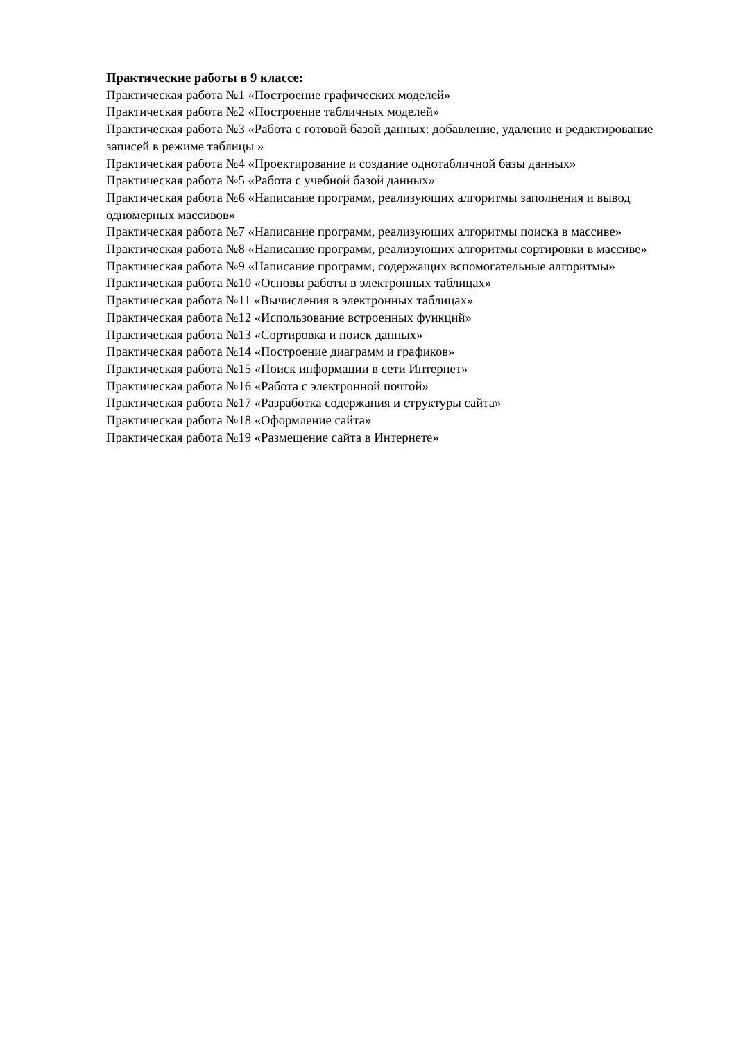Практические работы в 9 классе:
Практическая работа №1 «Построение графических моделей»
Практическая работа №2 «Построение табличных моделей»
Практическая работа №3 «Работа с готовой базой данных: добавление, удаление и редактирование записей в режиме таблицы »
Практическая работа №4 «Проектирование и создание однотабличной базы данных»
Практическая работа №5 «Работа с учебной базой данных»
Практическая работа №6 «Написание программ, реализующих алгоритмы заполнения и вывод одномерных массивов»
Практическая работа №7 «Написание программ, реализующих алгоритмы поиска в массиве»
Практическая работа №8 «Написание программ, реализующих алгоритмы сортировки в массиве»
Практическая работа №9 «Написание программ, содержащих вспомогательные алгоритмы»
Практическая работа №10 «Основы работы в электронных таблицах»
Практическая работа №11 «Вычисления в электронных таблицах»
Практическая работа №12 «Использование встроенных функций»
Практическая работа №13 «Сортировка и поиск данных»
Практическая работа №14 «Построение диаграмм и графиков»
Практическая работа №15 «Поиск информации в сети Интернет»
Практическая работа №16 «Работа с электронной почтой»
Практическая работа №17 «Разработка содержания и структуры сайта»
Практическая работа №18 «Оформление сайта»
Практическая работа №19 «Размещение сайта в Интернете»